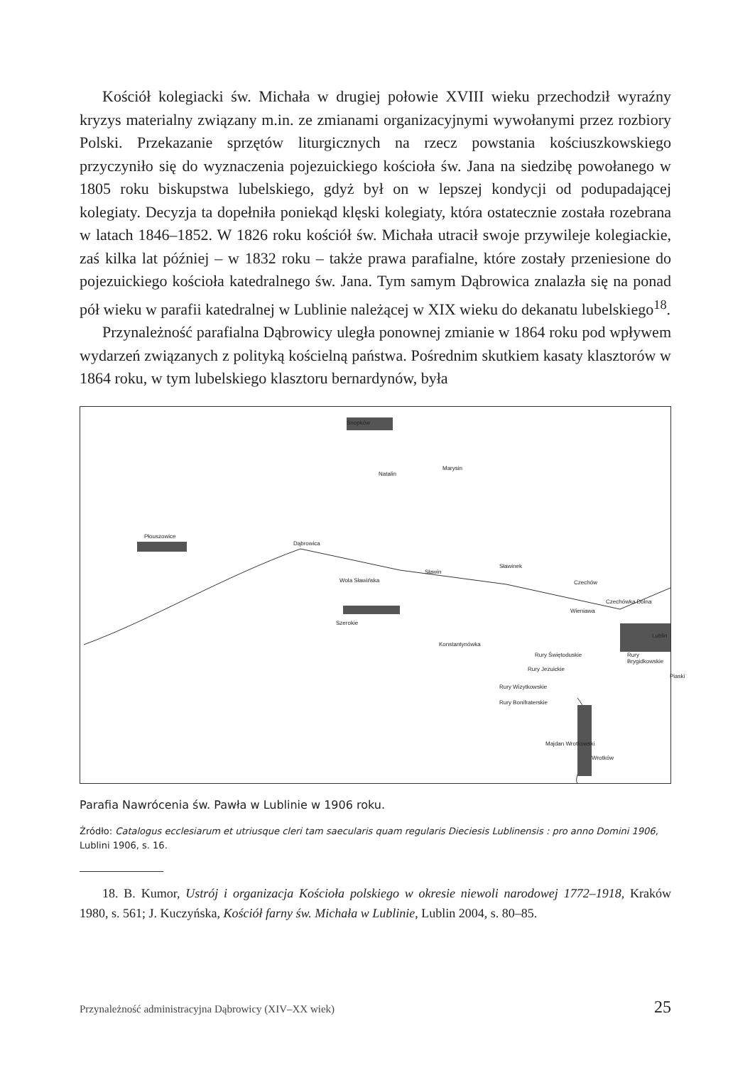Kościół kolegiacki św. Michała w drugiej połowie XVIII wieku przechodził wyraźny kryzys materialny związany m.in. ze zmianami organizacyjnymi wywołanymi przez rozbiory Polski. Przekazanie sprzętów liturgicznych na rzecz powstania kościuszkowskiego przyczyniło się do wyznaczenia pojezuickiego kościoła św. Jana na siedzibę powołanego w 1805 roku biskupstwa lubelskiego, gdyż był on w lepszej kondycji od podupadającej kolegiaty. Decyzja ta dopełniła poniekąd klęski kolegiaty, która ostatecznie została rozebrana w latach 1846–1852. W 1826 roku kościół św. Michała utracił swoje przywileje kolegiackie, zaś kilka lat później – w 1832 roku – także prawa parafialne, które zostały przeniesione do pojezuickiego kościoła katedralnego św. Jana. Tym samym Dąbrowica znalazła się na ponad pół wieku w parafii katedralnej w Lublinie należącej w XIX wieku do dekanatu lubelskiego<sup>18</sup>.
Przynależność parafialna Dąbrowicy uległa ponownej zmianie w 1864 roku pod wpływem wydarzeń związanych z polityką kościelną państwa. Pośrednim skutkiem kasaty klasztorów w 1864 roku, w tym lubelskiego klasztoru bernardynów, była
Snopków
Natalin
Marysin
Płouszowice
Dąbrowica
Wola Sławińska
Sławin
Sławinek
Czechów
Czechówka Dolna
Wieniawa
Szerokie
Konstantynówka
Lublin
Rury Świętoduskie
Rury Jezuickie
Rury Wizytkowskie
Rury Bonifraterskie
Rury Brygidkowskie
Piaski
Majdan Wrotkowski
Wrotków
Parafia Nawrócenia św. Pawła w Lublinie w 1906 roku.
Źródło: Catalogus ecclesiarum et utriusque cleri tam saecularis quam regularis Dieciesis Lublinensis : pro anno Domini 1906, Lublini 1906, s. 16.
18. B. Kumor, Ustrój i organizacja Kościoła polskiego w okresie niewoli narodowej 1772–1918, Kraków 1980, s. 561; J. Kuczyńska, Kościół farny św. Michała w Lublinie, Lublin 2004, s. 80–85.
Przynależność administracyjna Dąbrowicy (XIV–XX wiek) 25